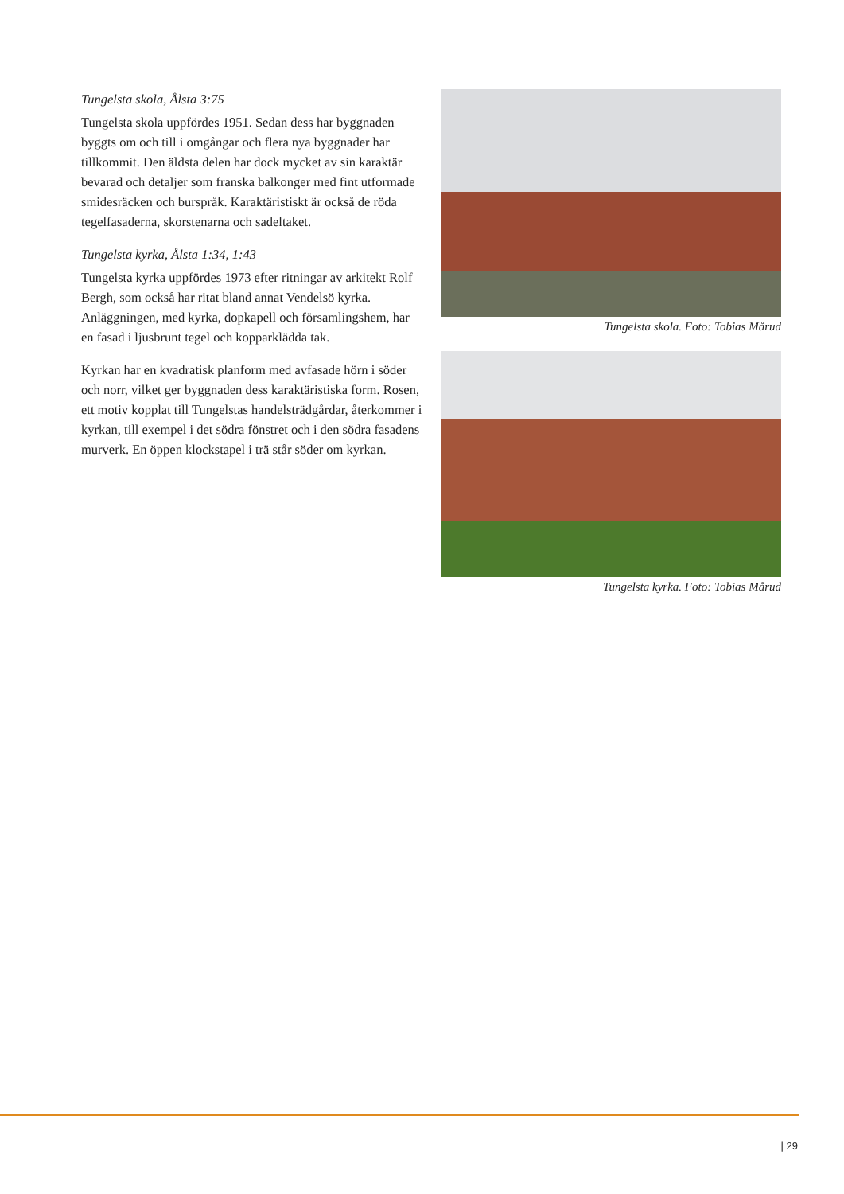Tungelsta skola, Ålsta 3:75
Tungelsta skola uppfördes 1951. Sedan dess har byggnaden byggts om och till i omgångar och flera nya byggnader har tillkommit. Den äldsta delen har dock mycket av sin karaktär bevarad och detaljer som franska balkonger med fint utformade smidesräcken och burspråk. Karaktäristiskt är också de röda tegelfasaderna, skorstenarna och sadeltaket.
Tungelsta kyrka, Ålsta 1:34, 1:43
Tungelsta kyrka uppfördes 1973 efter ritningar av arkitekt Rolf Bergh, som också har ritat bland annat Vendelsö kyrka. Anläggningen, med kyrka, dopkapell och församlingshem, har en fasad i ljusbrunt tegel och kopparklädda tak.
Kyrkan har en kvadratisk planform med avfasade hörn i söder och norr, vilket ger byggnaden dess karaktäristiska form. Rosen, ett motiv kopplat till Tungelstas handelsträdgårdar, återkommer i kyrkan, till exempel i det södra fönstret och i den södra fasadens murverk. En öppen klockstapel i trä står söder om kyrkan.
Tungelsta skola. Foto: Tobias Mårud
Tungelsta kyrka. Foto: Tobias Mårud
| 29